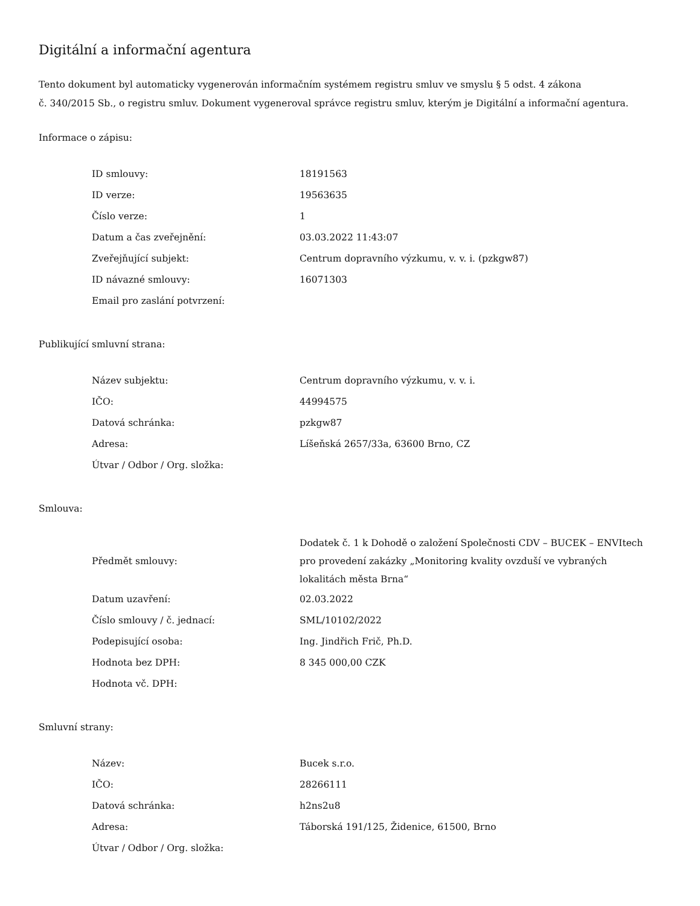Digitální a informační agentura
Tento dokument byl automaticky vygenerován informačním systémem registru smluv ve smyslu § 5 odst. 4 zákona
č. 340/2015 Sb., o registru smluv. Dokument vygeneroval správce registru smluv, kterým je Digitální a informační agentura.
Informace o zápisu:
| ID smlouvy: | 18191563 |
| ID verze: | 19563635 |
| Číslo verze: | 1 |
| Datum a čas zveřejnění: | 03.03.2022 11:43:07 |
| Zveřejňující subjekt: | Centrum dopravního výzkumu, v. v. i. (pzkgw87) |
| ID návazné smlouvy: | 16071303 |
| Email pro zaslání potvrzení: | |
Publikující smluvní strana:
| Název subjektu: | Centrum dopravního výzkumu, v. v. i. |
| IČO: | 44994575 |
| Datová schránka: | pzkgw87 |
| Adresa: | Líšeňská 2657/33a, 63600 Brno, CZ |
| Útvar / Odbor / Org. složka: | |
Smlouva:
| Předmět smlouvy: | Dodatek č. 1 k Dohodě o založení Společnosti CDV – BUCEK – ENVItech pro provedení zakázky „Monitoring kvality ovzduší ve vybraných lokalitách města Brna“ |
| Datum uzavření: | 02.03.2022 |
| Číslo smlouvy / č. jednací: | SML/10102/2022 |
| Podepisující osoba: | Ing. Jindřich Frič, Ph.D. |
| Hodnota bez DPH: | 8 345 000,00 CZK |
| Hodnota vč. DPH: | |
Smluvní strany:
| Název: | Bucek s.r.o. |
| IČO: | 28266111 |
| Datová schránka: | h2ns2u8 |
| Adresa: | Táborská 191/125, Židenice, 61500, Brno |
| Útvar / Odbor / Org. složka: | |